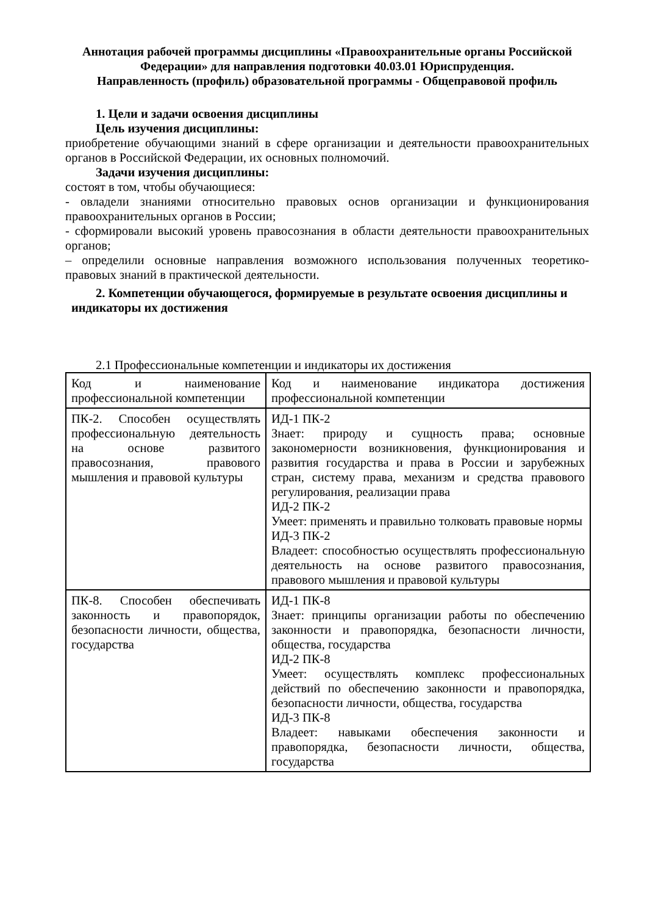Аннотация рабочей программы дисциплины «Правоохранительные органы Российской Федерации» для направления подготовки 40.03.01 Юриспруденция.
Направленность (профиль) образовательной программы - Общеправовой профиль
1. Цели и задачи освоения дисциплины
Цель изучения дисциплины:
приобретение обучающими знаний в сфере организации и деятельности правоохранительных органов в Российской Федерации, их основных полномочий.
Задачи изучения дисциплины:
состоят в том, чтобы обучающиеся:
- овладели знаниями относительно правовых основ организации и функционирования правоохранительных органов в России;
- сформировали высокий уровень правосознания в области деятельности правоохранительных органов;
– определили основные направления возможного использования полученных теоретико-правовых знаний в практической деятельности.
2. Компетенции обучающегося, формируемые в результате освоения дисциплины и
индикаторы их достижения
2.1 Профессиональные компетенции и индикаторы их достижения
| Код и наименование профессиональной компетенции | Код и наименование индикатора достижения профессиональной компетенции |
| ПК-2. Способен осуществлять профессиональную деятельность на основе развитого правосознания, правового мышления и правовой культуры | ИД-1 ПК-2 Знает: природу и сущность права; основные закономерности возникновения, функционирования и развития государства и права в России и зарубежных стран, систему права, механизм и средства правового регулирования, реализации права ИД-2 ПК-2 Умеет: применять и правильно толковать правовые нормы ИД-3 ПК-2 Владеет: способностью осуществлять профессиональную деятельность на основе развитого правосознания, правового мышления и правовой культуры |
| ПК-8. Способен обеспечивать законность и правопорядок, безопасности личности, общества, государства | ИД-1 ПК-8 Знает: принципы организации работы по обеспечению законности и правопорядка, безопасности личности, общества, государства ИД-2 ПК-8 Умеет: осуществлять комплекс профессиональных действий по обеспечению законности и правопорядка, безопасности личности, общества, государства ИД-3 ПК-8 Владеет: навыками обеспечения законности и правопорядка, безопасности личности, общества, государства |